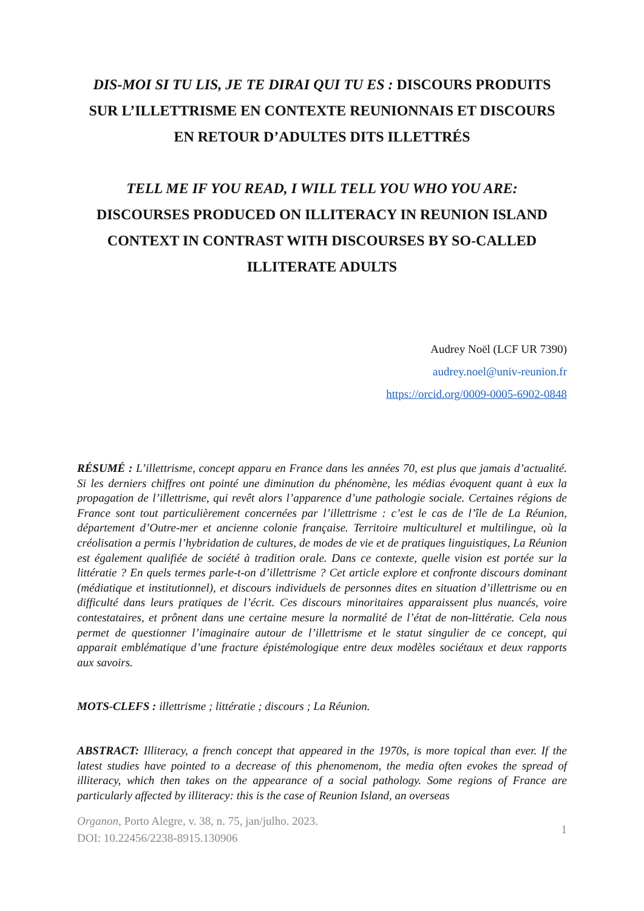DIS-MOI SI TU LIS, JE TE DIRAI QUI TU ES : DISCOURS PRODUITS SUR L’ILLETTRISME EN CONTEXTE REUNIONNAIS ET DISCOURS EN RETOUR D’ADULTES DITS ILLETTRÉS
TELL ME IF YOU READ, I WILL TELL YOU WHO YOU ARE:
DISCOURSES PRODUCED ON ILLITERACY IN REUNION ISLAND CONTEXT IN CONTRAST WITH DISCOURSES BY SO-CALLED ILLITERATE ADULTS
Audrey Noël (LCF UR 7390)
audrey.noel@univ-reunion.fr
https://orcid.org/0009-0005-6902-0848
RÉSUMÉ : L’illettrisme, concept apparu en France dans les années 70, est plus que jamais d’actualité. Si les derniers chiffres ont pointé une diminution du phénomène, les médias évoquent quant à eux la propagation de l’illettrisme, qui revêt alors l’apparence d’une pathologie sociale. Certaines régions de France sont tout particulièrement concernées par l’illettrisme : c’est le cas de l’île de La Réunion, département d’Outre-mer et ancienne colonie française. Territoire multiculturel et multilingue, où la créolisation a permis l’hybridation de cultures, de modes de vie et de pratiques linguistiques, La Réunion est également qualifiée de société à tradition orale. Dans ce contexte, quelle vision est portée sur la littératie ? En quels termes parle-t-on d’illettrisme ? Cet article explore et confronte discours dominant (médiatique et institutionnel), et discours individuels de personnes dites en situation d’illettrisme ou en difficulté dans leurs pratiques de l’écrit. Ces discours minoritaires apparaissent plus nuancés, voire contestataires, et prônent dans une certaine mesure la normalité de l’état de non-littératie. Cela nous permet de questionner l’imaginaire autour de l’illettrisme et le statut singulier de ce concept, qui apparait emblématique d’une fracture épistémologique entre deux modèles sociétaux et deux rapports aux savoirs.
MOTS-CLEFS : illettrisme ; littératie ; discours ; La Réunion.
ABSTRACT: Illiteracy, a french concept that appeared in the 1970s, is more topical than ever. If the latest studies have pointed to a decrease of this phenomenom, the media often evokes the spread of illiteracy, which then takes on the appearance of a social pathology. Some regions of France are particularly affected by illiteracy: this is the case of Reunion Island, an overseas
Organon, Porto Alegre, v. 38, n. 75, jan/julho. 2023.
DOI: 10.22456/2238-8915.130906
1